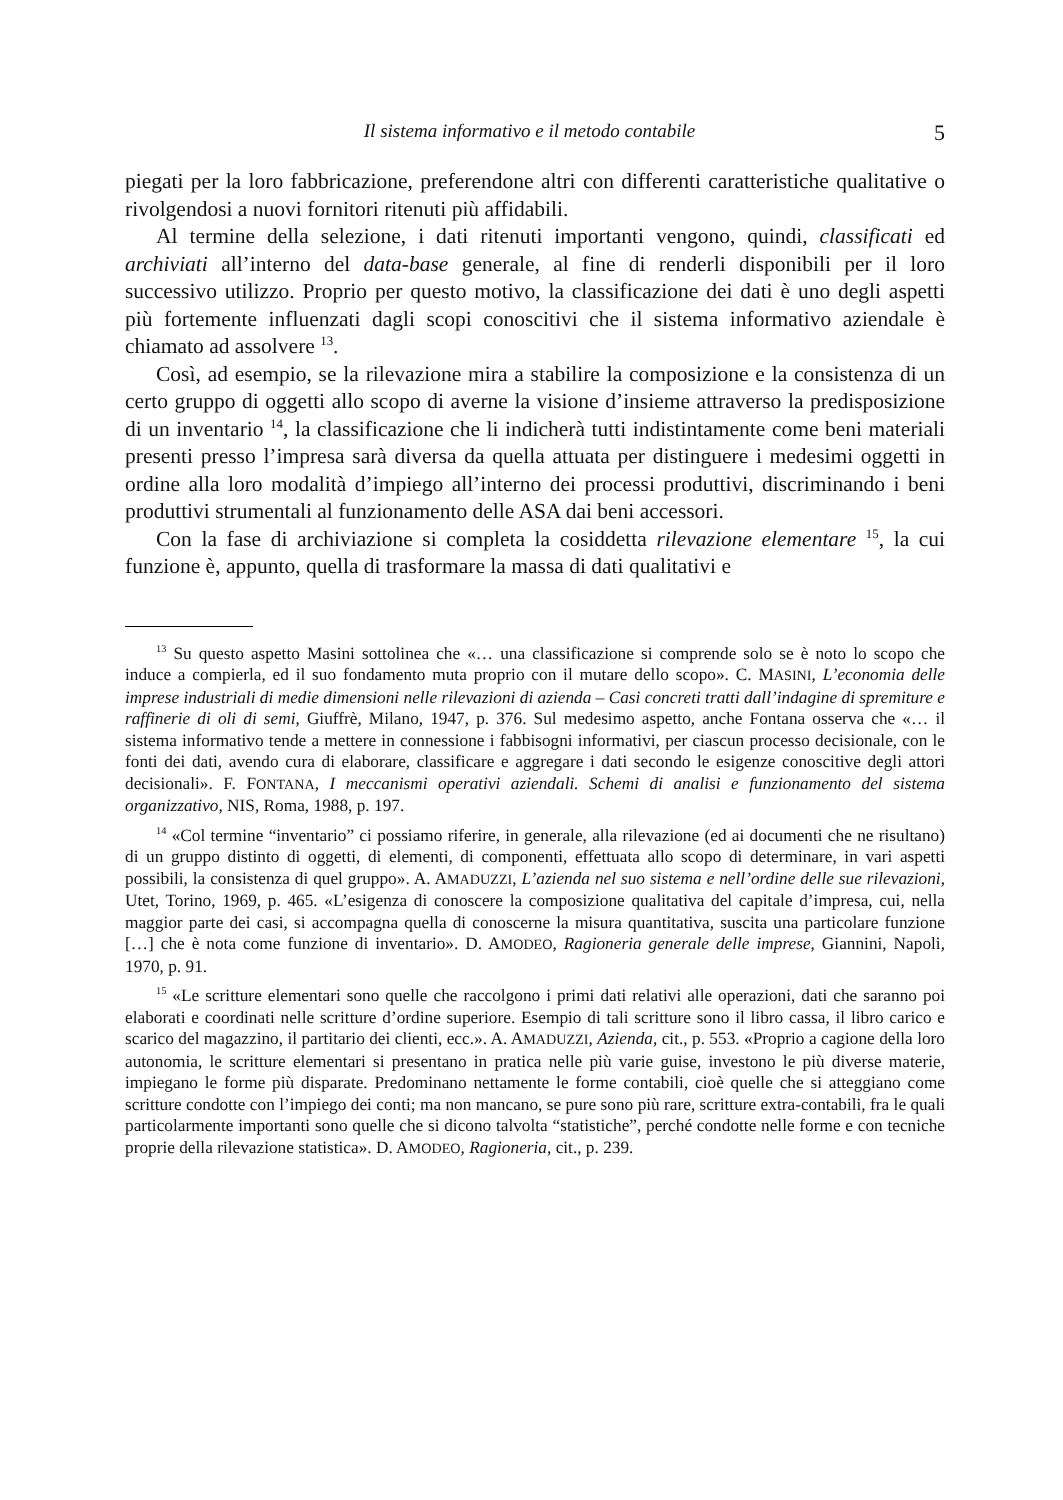Il sistema informativo e il metodo contabile 5
piegati per la loro fabbricazione, preferendone altri con differenti caratteristiche qualitative o rivolgendosi a nuovi fornitori ritenuti più affidabili.
Al termine della selezione, i dati ritenuti importanti vengono, quindi, classificati ed archiviati all’interno del data-base generale, al fine di renderli disponibili per il loro successivo utilizzo. Proprio per questo motivo, la classificazione dei dati è uno degli aspetti più fortemente influenzati dagli scopi conoscitivi che il sistema informativo aziendale è chiamato ad assolvere <sup>13</sup>.
Così, ad esempio, se la rilevazione mira a stabilire la composizione e la consistenza di un certo gruppo di oggetti allo scopo di averne la visione d’insieme attraverso la predisposizione di un inventario <sup>14</sup>, la classificazione che li indicherà tutti indistintamente come beni materiali presenti presso l’impresa sarà diversa da quella attuata per distinguere i medesimi oggetti in ordine alla loro modalità d’impiego all’interno dei processi produttivi, discriminando i beni produttivi strumentali al funzionamento delle ASA dai beni accessori.
Con la fase di archiviazione si completa la cosiddetta rilevazione elementare <sup>15</sup>, la cui funzione è, appunto, quella di trasformare la massa di dati qualitativi e
<sup>13</sup> Su questo aspetto Masini sottolinea che «… una classificazione si comprende solo se è noto lo scopo che induce a compierla, ed il suo fondamento muta proprio con il mutare dello scopo». C. MASINI, L’economia delle imprese industriali di medie dimensioni nelle rilevazioni di azienda – Casi concreti tratti dall’indagine di spremiture e raffinerie di oli di semi, Giuffrè, Milano, 1947, p. 376. Sul medesimo aspetto, anche Fontana osserva che «… il sistema informativo tende a mettere in connessione i fabbisogni informativi, per ciascun processo decisionale, con le fonti dei dati, avendo cura di elaborare, classificare e aggregare i dati secondo le esigenze conoscitive degli attori decisionali». F. FONTANA, I meccanismi operativi aziendali. Schemi di analisi e funzionamento del sistema organizzativo, NIS, Roma, 1988, p. 197.
<sup>14</sup> «Col termine “inventario” ci possiamo riferire, in generale, alla rilevazione (ed ai documenti che ne risultano) di un gruppo distinto di oggetti, di elementi, di componenti, effettuata allo scopo di determinare, in vari aspetti possibili, la consistenza di quel gruppo». A. AMADUZZI, L’azienda nel suo sistema e nell’ordine delle sue rilevazioni, Utet, Torino, 1969, p. 465. «L’esigenza di conoscere la composizione qualitativa del capitale d’impresa, cui, nella maggior parte dei casi, si accompagna quella di conoscerne la misura quantitativa, suscita una particolare funzione […] che è nota come funzione di inventario». D. AMODEO, Ragioneria generale delle imprese, Giannini, Napoli, 1970, p. 91.
<sup>15</sup> «Le scritture elementari sono quelle che raccolgono i primi dati relativi alle operazioni, dati che saranno poi elaborati e coordinati nelle scritture d’ordine superiore. Esempio di tali scritture sono il libro cassa, il libro carico e scarico del magazzino, il partitario dei clienti, ecc.». A. AMADUZZI, Azienda, cit., p. 553. «Proprio a cagione della loro autonomia, le scritture elementari si presentano in pratica nelle più varie guise, investono le più diverse materie, impiegano le forme più disparate. Predominano nettamente le forme contabili, cioè quelle che si atteggiano come scritture condotte con l’impiego dei conti; ma non mancano, se pure sono più rare, scritture extra-contabili, fra le quali particolarmente importanti sono quelle che si dicono talvolta “statistiche”, perché condotte nelle forme e con tecniche proprie della rilevazione statistica». D. AMODEO, Ragioneria, cit., p. 239.